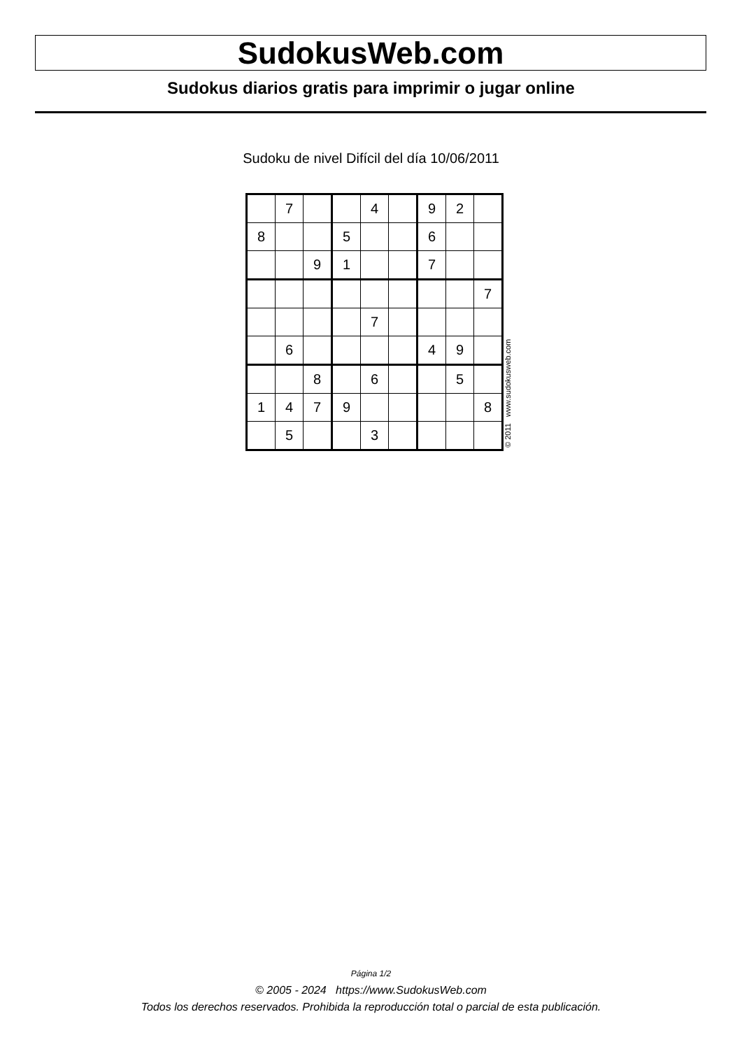SudokusWeb.com
Sudokus diarios gratis para imprimir o jugar online
Sudoku de nivel Difícil del día 10/06/2011
| | 7 | | | 4 | | 9 | 2 | |
| 8 | | | 5 | | | 6 | | |
| | | 9 | 1 | | | 7 | | |
| | | | | | | | | 7 |
| | | | | 7 | | | | |
| | 6 | | | | | 4 | 9 | |
| | | 8 | | 6 | | | 5 | |
| 1 | 4 | 7 | 9 | | | | | 8 |
| | 5 | | | 3 | | | | |
© 2011 www.sudokusweb.com
Página 1/2
© 2005 - 2024 https://www.SudokusWeb.com
Todos los derechos reservados. Prohibida la reproducción total o parcial de esta publicación.